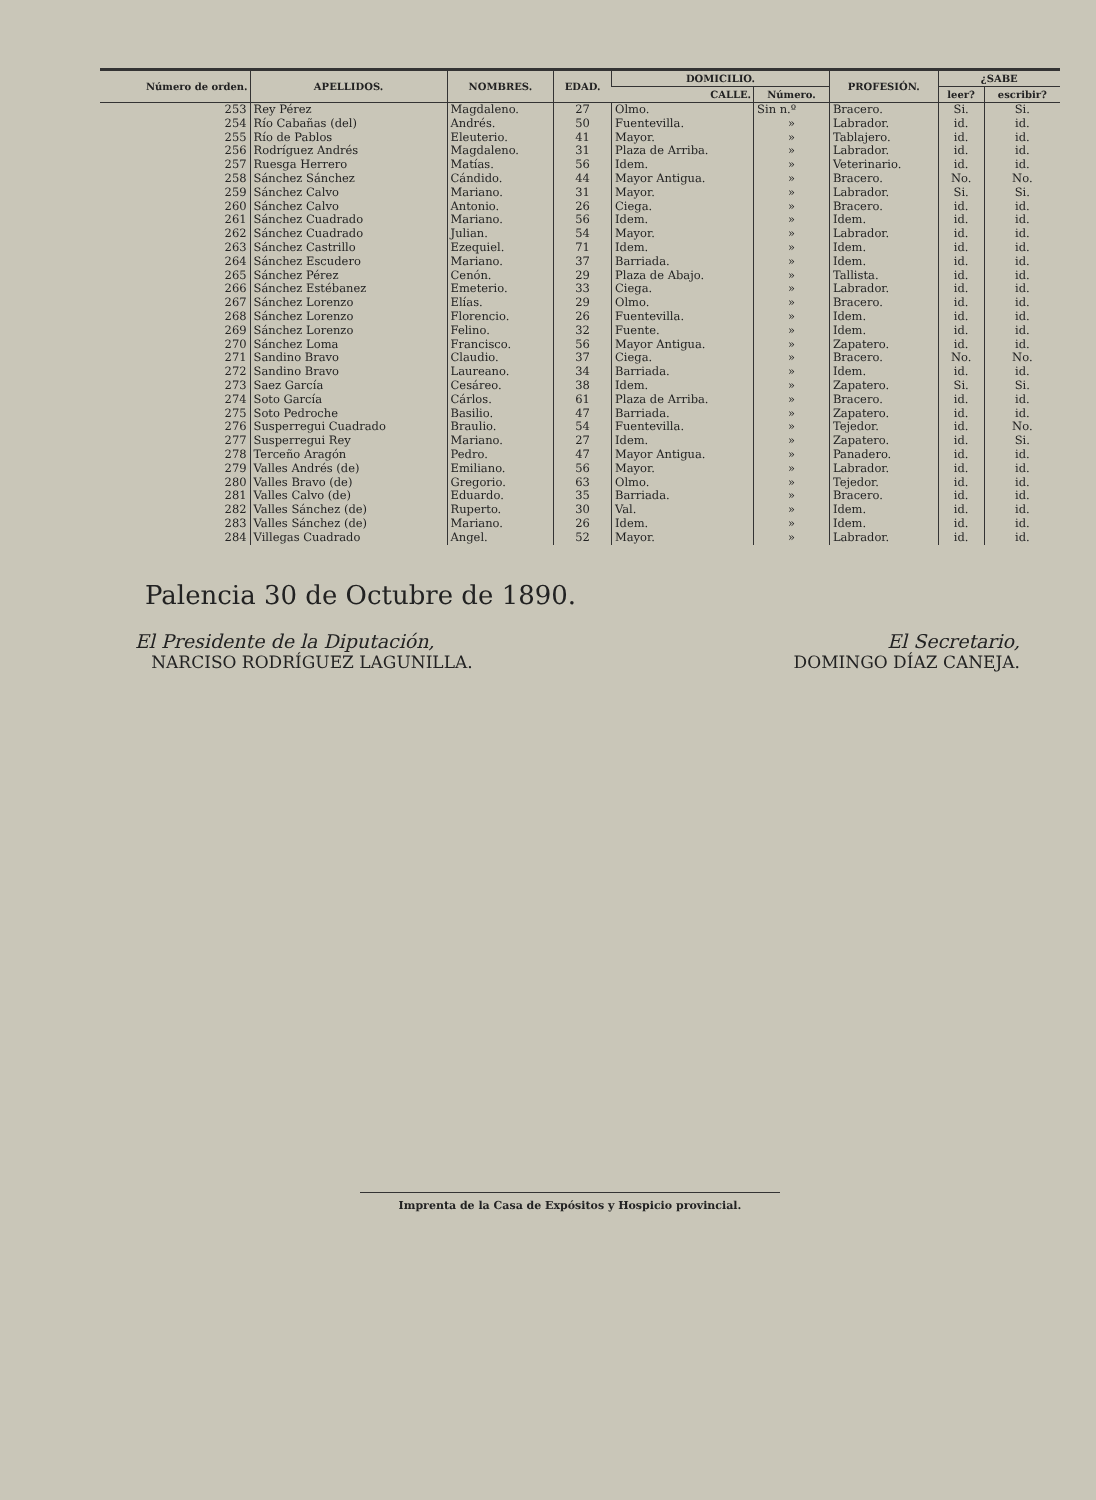| Número de orden. | APELLIDOS. | NOMBRES. | EDAD. | DOMICILIO. | | PROFESIÓN. | ¿SABE | |
| --- | --- | --- | --- | --- | --- | --- | --- | --- |
| | | | | CALLE. | Número. | | leer? | escribir? |
| 253 | Rey Pérez | Magdaleno. | 27 | Olmo. | Sin n.º | Bracero. | Si. | Si. |
| 254 | Río Cabañas (del) | Andrés. | 50 | Fuentevilla. | » | Labrador. | id. | id. |
| 255 | Río de Pablos | Eleuterio. | 41 | Mayor. | » | Tablajero. | id. | id. |
| 256 | Rodríguez Andrés | Magdaleno. | 31 | Plaza de Arriba. | » | Labrador. | id. | id. |
| 257 | Ruesga Herrero | Matías. | 56 | Idem. | » | Veterinario. | id. | id. |
| 258 | Sánchez Sánchez | Cándido. | 44 | Mayor Antigua. | » | Bracero. | No. | No. |
| 259 | Sánchez Calvo | Mariano. | 31 | Mayor. | » | Labrador. | Si. | Si. |
| 260 | Sánchez Calvo | Antonio. | 26 | Ciega. | » | Bracero. | id. | id. |
| 261 | Sánchez Cuadrado | Mariano. | 56 | Idem. | » | Idem. | id. | id. |
| 262 | Sánchez Cuadrado | Julian. | 54 | Mayor. | » | Labrador. | id. | id. |
| 263 | Sánchez Castrillo | Ezequiel. | 71 | Idem. | » | Idem. | id. | id. |
| 264 | Sánchez Escudero | Mariano. | 37 | Barriada. | » | Idem. | id. | id. |
| 265 | Sánchez Pérez | Cenón. | 29 | Plaza de Abajo. | » | Tallista. | id. | id. |
| 266 | Sánchez Estébanez | Emeterio. | 33 | Ciega. | » | Labrador. | id. | id. |
| 267 | Sánchez Lorenzo | Elías. | 29 | Olmo. | » | Bracero. | id. | id. |
| 268 | Sánchez Lorenzo | Florencio. | 26 | Fuentevilla. | » | Idem. | id. | id. |
| 269 | Sánchez Lorenzo | Felino. | 32 | Fuente. | » | Idem. | id. | id. |
| 270 | Sánchez Loma | Francisco. | 56 | Mayor Antigua. | » | Zapatero. | id. | id. |
| 271 | Sandino Bravo | Claudio. | 37 | Ciega. | » | Bracero. | No. | No. |
| 272 | Sandino Bravo | Laureano. | 34 | Barriada. | » | Idem. | id. | id. |
| 273 | Saez García | Cesáreo. | 38 | Idem. | » | Zapatero. | Si. | Si. |
| 274 | Soto García | Cárlos. | 61 | Plaza de Arriba. | » | Bracero. | id. | id. |
| 275 | Soto Pedroche | Basilio. | 47 | Barriada. | » | Zapatero. | id. | id. |
| 276 | Susperregui Cuadrado | Braulio. | 54 | Fuentevilla. | » | Tejedor. | id. | No. |
| 277 | Susperregui Rey | Mariano. | 27 | Idem. | » | Zapatero. | id. | Si. |
| 278 | Terceño Aragón | Pedro. | 47 | Mayor Antigua. | » | Panadero. | id. | id. |
| 279 | Valles Andrés (de) | Emiliano. | 56 | Mayor. | » | Labrador. | id. | id. |
| 280 | Valles Bravo (de) | Gregorio. | 63 | Olmo. | » | Tejedor. | id. | id. |
| 281 | Valles Calvo (de) | Eduardo. | 35 | Barriada. | » | Bracero. | id. | id. |
| 282 | Valles Sánchez (de) | Ruperto. | 30 | Val. | » | Idem. | id. | id. |
| 283 | Valles Sánchez (de) | Mariano. | 26 | Idem. | » | Idem. | id. | id. |
| 284 | Villegas Cuadrado | Angel. | 52 | Mayor. | » | Labrador. | id. | id. |
Palencia 30 de Octubre de 1890.
El Presidente de la Diputación,
NARCISO RODRÍGUEZ LAGUNILLA.
El Secretario,
DOMINGO DÍAZ CANEJA.
Imprenta de la Casa de Expósitos y Hospicio provincial.